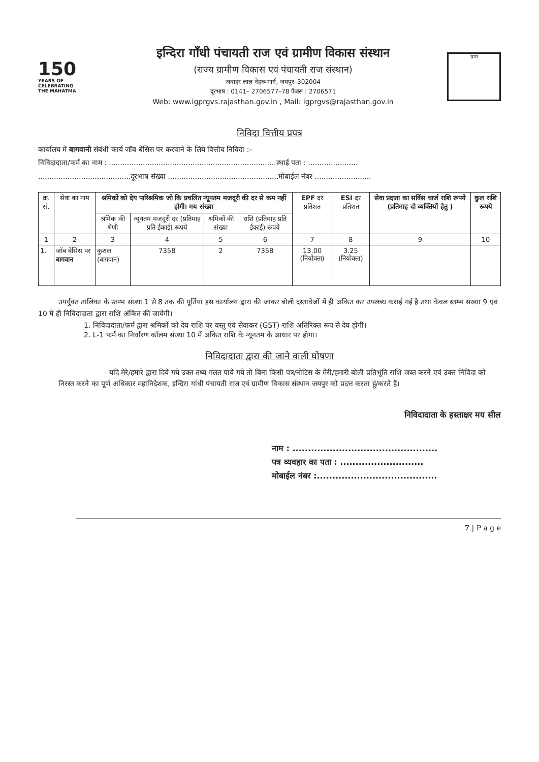150
YEARS OF
CELEBRATING
THE MAHATMA
इन्दिरा गाँधी पंचायती राज एवं ग्रामीण विकास संस्थान
(राज्य ग्रामीण विकास एवं पंचायती राज संस्थान)
जवाहर लाल नेहरू मार्ग, जयपुर–302004
दूरभाष : 0141– 2706577–78 फैक्स : 2706571
Web: www.igprgvs.rajasthan.gov.in , Mail: igprgvs@rajasthan.gov.in
ग्राम
निविदा वित्तीय प्रपत्र
कार्यालय में बागवानी संबंधी कार्य जॉब बेसिस पर करवाने के लिये वित्तीय निविदा :–
निविदादाता/फर्म का नाम : ..........................................................................स्थाई पता : ......................
.........................................दूरभाष संख्या .................................................मोबाईल नंबर .........................
| क्र. सं. | सेवा का नाम | श्रमिकों को देय पारिश्रमिक जो कि प्रचलित न्यूनतम मजदूरी की दर से कम नहीं होगी। मय संख्या | | | | EPF दर प्रतिशत | ESI दर प्रतिशत | सेवा प्रदाता का सर्विस चार्ज राशि रूपये (प्रतिमाह दो व्यक्तियों हेतु ) | कुल राशि रूपये |
| --- | --- | --- | --- | --- | --- | --- | --- | --- | --- |
| | | श्रमिक की श्रेणी | न्यूनतम मजदूरी दर (प्रतिमाह प्रति ईकाई) रूपये | श्रमिकों की संख्या | राशि (प्रतिमाह प्रति ईकाई) रूपये | | | | |
| 1 | 2 | 3 | 4 | 5 | 6 | 7 | 8 | 9 | 10 |
| 1. | जॉब बेसिस पर बागवान | कुशल (बागवान) | 7358 | 2 | 7358 | 13.00 (नियोक्ता) | 3.25 (नियोक्ता) | | |
उपर्युक्त तालिका के स्तम्भ संख्या 1 से 8 तक की पूर्तियां इस कार्यालय द्वारा की जाकर बोली दस्तावेजों में ही अंकित कर उपलब्ध कराई गई है तथा केवल स्तम्भ संख्या 9 एवं 10 में ही निविदादाता द्वारा राशि अंकित की जायेगी।
1. निविदादाता/फर्म द्वारा श्रमिकों को देय राशि पर वस्तु एवं सेवाकर (GST) राशि अतिरिक्त रूप से देय होगी।
2. L-1 फर्म का निर्धारण कॉलम संख्या 10 में अंकित राशि के न्यूनतम के आधार पर होगा।
निविदादाता द्वारा की जाने वाली घोषणा
यदि मेरे/हमारे द्वारा दिये गये उक्त तथ्य गलत पाये गये तो बिना किसी पत्र/नोटिस के मेरी/हमारी बोली प्रतिभूति राशि जब्त करने एवं उक्त निविदा को निरस्त करने का पूर्ण अधिकार महानिदेशक, इन्दिरा गांधी पंचायती राज एवं ग्रामीण विकास संस्थान जयपुर को प्रदत्त करता हूं/करते हैं।
निविदादाता के हस्ताक्षर मय सील
नाम : ...............................................
पत्र व्यवहार का पता : ...........................
मोबाईल नंबर :.......................................
7 | P a g e